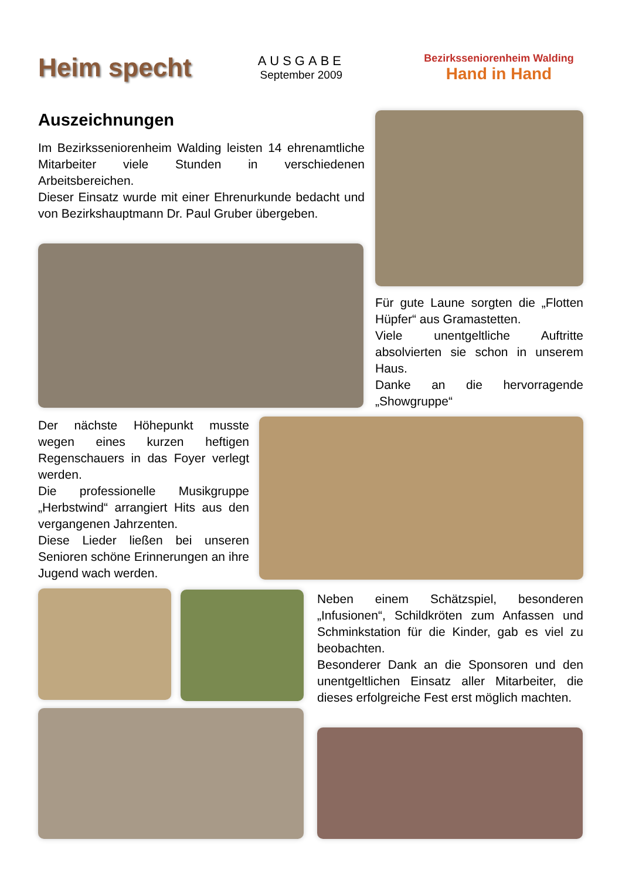Heim specht
AUSGABE
September 2009
Bezirksseniorenheim Walding
Hand in Hand
Auszeichnungen
Im Bezirksseniorenheim Walding leisten 14 ehren­amtliche Mitarbeiter viele Stunden in verschiedenen Arbeitsbereichen.
Dieser Einsatz wurde mit einer Ehrenurkunde bedacht und von Bezirkshauptmann Dr. Paul Gruber übergeben.
Für gute Laune sorgten die „Flotten Hüpfer“ aus Gramastetten.
Viele unentgeltliche Auftritte absolvierten sie schon in unserem Haus.
Danke an die hervorragende „Showgruppe“
Der nächste Höhepunkt musste wegen eines kurzen heftigen Regenschauers in das Foyer verlegt werden.
Die professionelle Musikgruppe „Herbstwind“ arrangiert Hits aus den vergangenen Jahrzenten.
Diese Lieder ließen bei unseren Senioren schöne Erinnerungen an ihre Jugend wach werden.
Neben einem Schätzspiel, besonderen „Infusionen“, Schildkröten zum Anfassen und Schminkstation für die Kinder, gab es viel zu beobachten.
Besonderer Dank an die Sponsoren und den unentgeltlichen Einsatz aller Mitarbeiter, die dieses erfolgreiche Fest erst möglich machten.